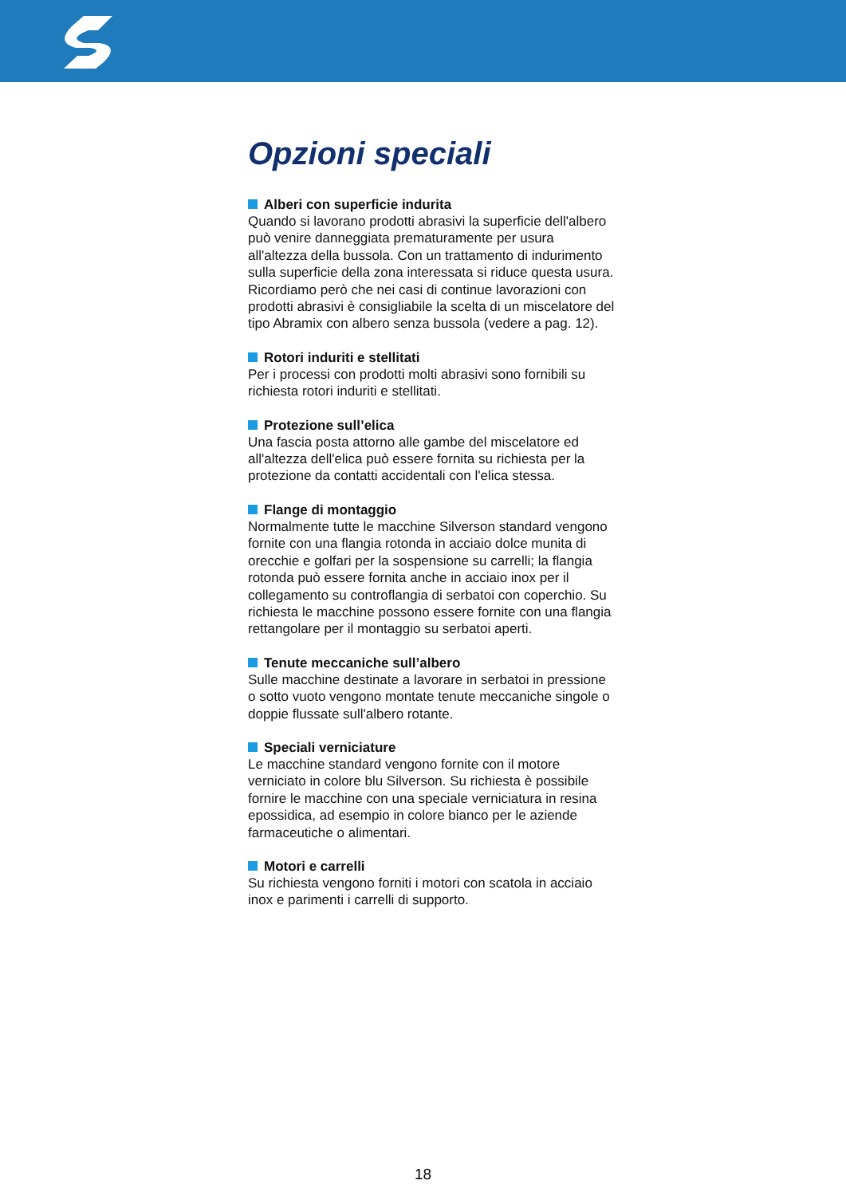Opzioni speciali
Alberi con superficie indurita
Quando si lavorano prodotti abrasivi la superficie dell'albero può venire danneggiata prematuramente per usura all'altezza della bussola. Con un trattamento di indurimento sulla superficie della zona interessata si riduce questa usura. Ricordiamo però che nei casi di continue lavorazioni con prodotti abrasivi è consigliabile la scelta di un miscelatore del tipo Abramix con albero senza bussola (vedere a pag. 12).
Rotori induriti e stellitati
Per i processi con prodotti molti abrasivi sono fornibili su richiesta rotori induriti e stellitati.
Protezione sull’elica
Una fascia posta attorno alle gambe del miscelatore ed all'altezza dell'elica può essere fornita su richiesta per la protezione da contatti accidentali con l'elica stessa.
Flange di montaggio
Normalmente tutte le macchine Silverson standard vengono fornite con una flangia rotonda in acciaio dolce munita di orecchie e golfari per la sospensione su carrelli; la flangia rotonda può essere fornita anche in acciaio inox per il collegamento su controflangia di serbatoi con coperchio. Su richiesta le macchine possono essere fornite con una flangia rettangolare per il montaggio su serbatoi aperti.
Tenute meccaniche sull’albero
Sulle macchine destinate a lavorare in serbatoi in pressione o sotto vuoto vengono montate tenute meccaniche singole o doppie flussate sull'albero rotante.
Speciali verniciature
Le macchine standard vengono fornite con il motore verniciato in colore blu Silverson. Su richiesta è possibile fornire le macchine con una speciale verniciatura in resina epossidica, ad esempio in colore bianco per le aziende farmaceutiche o alimentari.
Motori e carrelli
Su richiesta vengono forniti i motori con scatola in acciaio inox e parimenti i carrelli di supporto.
18